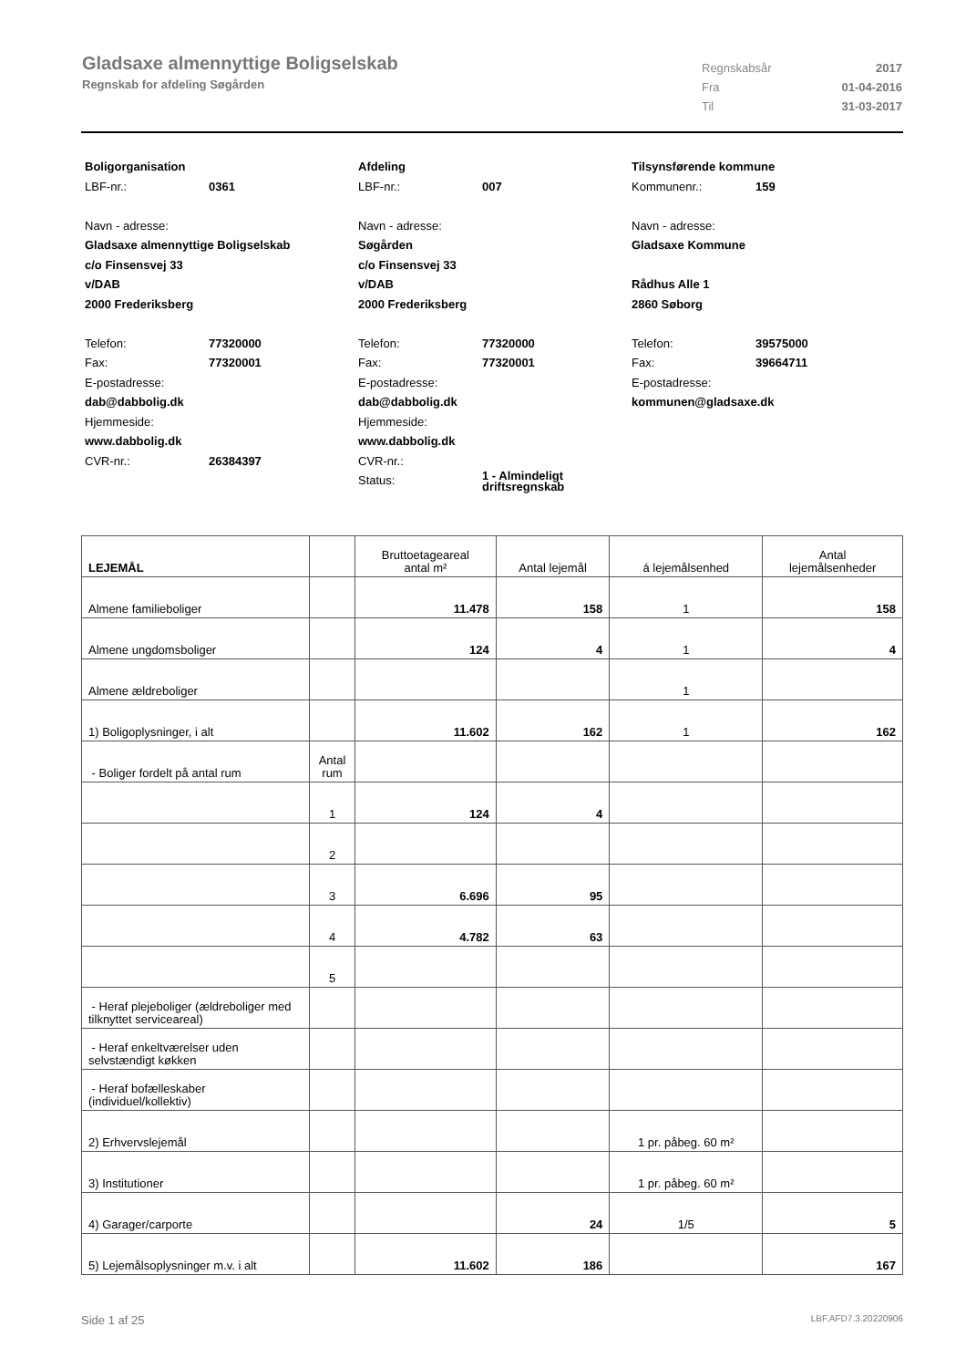Gladsaxe almennyttige Boligselskab
Regnskab for afdeling Søgården
Regnskabsår 2017
Fra 01-04-2016
Til 31-03-2017
Boligorganisation
LBF-nr.: 0361
Navn - adresse:
Gladsaxe almennyttige Boligselskab
c/o Finsensvej 33
v/DAB
2000 Frederiksberg
Telefon: 77320000
Fax: 77320001
E-postadresse:
dab@dabbolig.dk
Hjemmeside:
www.dabbolig.dk
CVR-nr.: 26384397
Afdeling
LBF-nr.: 007
Navn - adresse:
Søgården
c/o Finsensvej 33
v/DAB
2000 Frederiksberg
Telefon: 77320000
Fax: 77320001
E-postadresse:
dab@dabbolig.dk
Hjemmeside:
www.dabbolig.dk
CVR-nr.:
Status: 1 - Almindeligt
driftsregnskab
Tilsynsførende kommune
Kommunenr.: 159
Navn - adresse:
Gladsaxe Kommune
Rådhus Alle 1
2860 Søborg
Telefon: 39575000
Fax: 39664711
E-postadresse:
kommunen@gladsaxe.dk
| LEJEMÅL | | Bruttoetageareal antal m² | Antal lejemål | á lejemålsenhed | Antal lejemålsenheder |
| --- | --- | --- | --- | --- | --- |
| Almene familieboliger | | 11.478 | 158 | 1 | 158 |
| Almene ungdomsboliger | | 124 | 4 | 1 | 4 |
| Almene ældreboliger | | | | 1 | |
| 1) Boligoplysninger, i alt | | 11.602 | 162 | 1 | 162 |
| - Boliger fordelt på antal rum | Antal rum | | | | |
| | 1 | 124 | 4 | | |
| | 2 | | | | |
| | 3 | 6.696 | 95 | | |
| | 4 | 4.782 | 63 | | |
| | 5 | | | | |
| - Heraf plejeboliger (ældreboliger med tilknyttet serviceareal) | | | | | |
| - Heraf enkeltværelser uden selvstændigt køkken | | | | | |
| - Heraf bofælleskaber (individuel/kollektiv) | | | | | |
| 2) Erhvervslejemål | | | | 1 pr. påbeg. 60 m² | |
| 3) Institutioner | | | | 1 pr. påbeg. 60 m² | |
| 4) Garager/carporte | | | 24 | 1/5 | 5 |
| 5) Lejemålsoplysninger m.v. i alt | | 11.602 | 186 | | 167 |
Side 1 af 25 LBF.AFD7.3.20220906